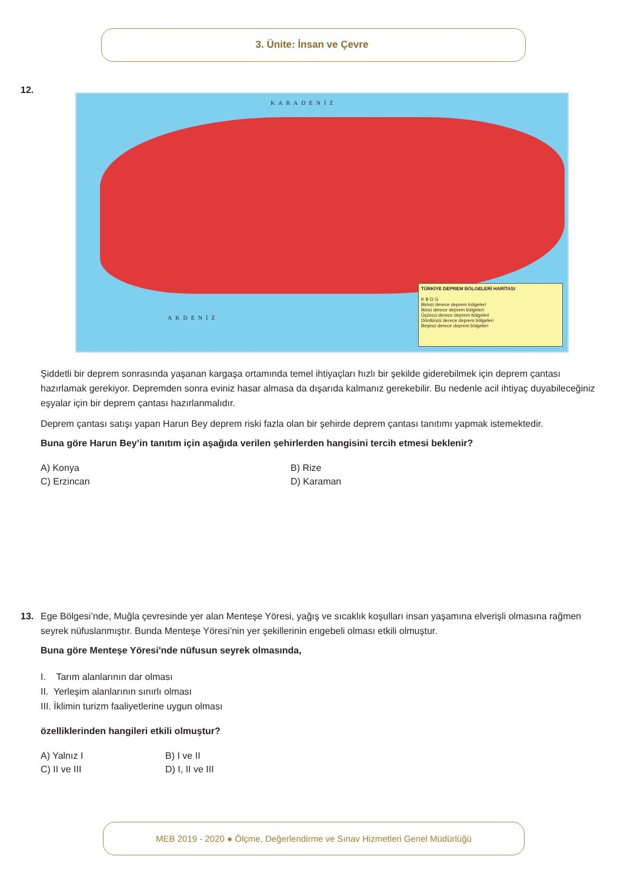3. Ünite: İnsan ve Çevre
12.
KARADENİZ
AKDENİZ
TÜRKİYE DEPREM BÖLGELERİ HARİTASI
K B D G
Birinci derece deprem bölgeleri
İkinci derece deprem bölgeleri
Üçüncü derece deprem bölgeleri
Dördüncü derece deprem bölgeleri
Beşinci derece deprem bölgeleri
Şiddetli bir deprem sonrasında yaşanan kargaşa ortamında temel ihtiyaçları hızlı bir şekilde giderebilmek için deprem çantası hazırlamak gerekiyor. Depremden sonra eviniz hasar almasa da dışarıda kalmanız gerekebilir. Bu nedenle acil ihtiyaç duyabileceğiniz eşyalar için bir deprem çantası hazırlanmalıdır.
Deprem çantası satışı yapan Harun Bey deprem riski fazla olan bir şehirde deprem çantası tanıtımı yapmak istemektedir.
Buna göre Harun Bey’in tanıtım için aşağıda verilen şehirlerden hangisini tercih etmesi beklenir?
A) Konya
B) Rize
C) Erzincan
D) Karaman
13.
Ege Bölgesi’nde, Muğla çevresinde yer alan Menteşe Yöresi, yağış ve sıcaklık koşulları insan yaşamına elverişli olmasına rağmen seyrek nüfuslanmıştır. Bunda Menteşe Yöresi’nin yer şekillerinin engebeli olması etkili olmuştur.
Buna göre Menteşe Yöresi'nde nüfusun seyrek olmasında,
I. Tarım alanlarının dar olması
II. Yerleşim alanlarının sınırlı olması
III. İklimin turizm faaliyetlerine uygun olması
özelliklerinden hangileri etkili olmuştur?
A) Yalnız I
B) I ve II
C) II ve III
D) I, II ve III
MEB 2019 - 2020 ● Ölçme, Değerlendirme ve Sınav Hizmetleri Genel Müdürlüğü